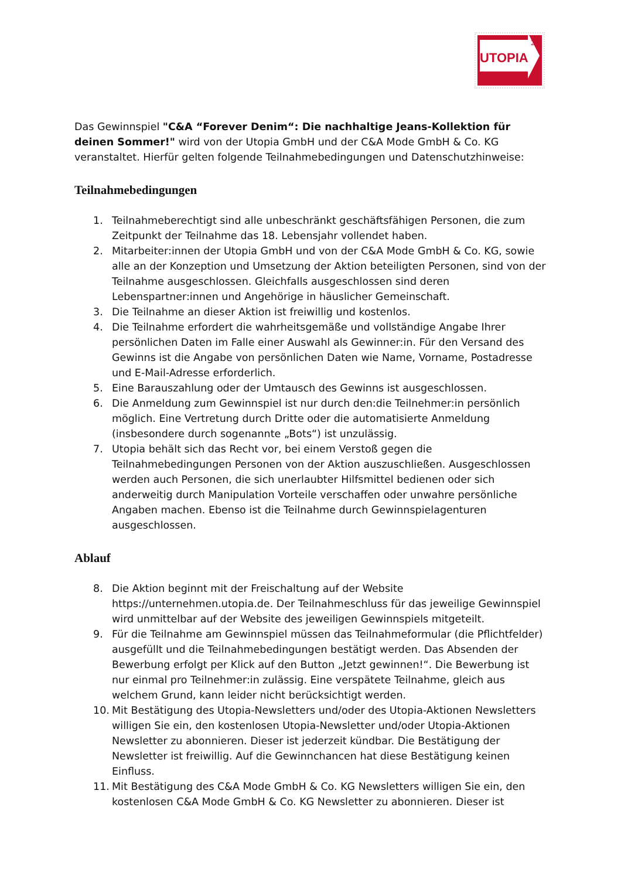UTOPIA
24
Das Gewinnspiel "C&A “Forever Denim“: Die nachhaltige Jeans-Kollektion für deinen Sommer!" wird von der Utopia GmbH und der C&A Mode GmbH & Co. KG veranstaltet. Hierfür gelten folgende Teilnahmebedingungen und Datenschutzhinweise:
Teilnahmebedingungen
1. Teilnahmeberechtigt sind alle unbeschränkt geschäftsfähigen Personen, die zum Zeitpunkt der Teilnahme das 18. Lebensjahr vollendet haben.
2. Mitarbeiter:innen der Utopia GmbH und von der C&A Mode GmbH & Co. KG, sowie alle an der Konzeption und Umsetzung der Aktion beteiligten Personen, sind von der Teilnahme ausgeschlossen. Gleichfalls ausgeschlossen sind deren Lebenspartner:innen und Angehörige in häuslicher Gemeinschaft.
3. Die Teilnahme an dieser Aktion ist freiwillig und kostenlos.
4. Die Teilnahme erfordert die wahrheitsgemäße und vollständige Angabe Ihrer persönlichen Daten im Falle einer Auswahl als Gewinner:in. Für den Versand des Gewinns ist die Angabe von persönlichen Daten wie Name, Vorname, Postadresse und E-Mail-Adresse erforderlich.
5. Eine Barauszahlung oder der Umtausch des Gewinns ist ausgeschlossen.
6. Die Anmeldung zum Gewinnspiel ist nur durch den:die Teilnehmer:in persönlich möglich. Eine Vertretung durch Dritte oder die automatisierte Anmeldung (insbesondere durch sogenannte „Bots“) ist unzulässig.
7. Utopia behält sich das Recht vor, bei einem Verstoß gegen die Teilnahmebedingungen Personen von der Aktion auszuschließen. Ausgeschlossen werden auch Personen, die sich unerlaubter Hilfsmittel bedienen oder sich anderweitig durch Manipulation Vorteile verschaffen oder unwahre persönliche Angaben machen. Ebenso ist die Teilnahme durch Gewinnspielagenturen ausgeschlossen.
Ablauf
8. Die Aktion beginnt mit der Freischaltung auf der Website https://unternehmen.utopia.de. Der Teilnahmeschluss für das jeweilige Gewinnspiel wird unmittelbar auf der Website des jeweiligen Gewinnspiels mitgeteilt.
9. Für die Teilnahme am Gewinnspiel müssen das Teilnahmeformular (die Pflichtfelder) ausgefüllt und die Teilnahmebedingungen bestätigt werden. Das Absenden der Bewerbung erfolgt per Klick auf den Button „Jetzt gewinnen!“. Die Bewerbung ist nur einmal pro Teilnehmer:in zulässig. Eine verspätete Teilnahme, gleich aus welchem Grund, kann leider nicht berücksichtigt werden.
10. Mit Bestätigung des Utopia-Newsletters und/oder des Utopia-Aktionen Newsletters willigen Sie ein, den kostenlosen Utopia-Newsletter und/oder Utopia-Aktionen Newsletter zu abonnieren. Dieser ist jederzeit kündbar. Die Bestätigung der Newsletter ist freiwillig. Auf die Gewinnchancen hat diese Bestätigung keinen Einfluss.
11. Mit Bestätigung des C&A Mode GmbH & Co. KG Newsletters willigen Sie ein, den kostenlosen C&A Mode GmbH & Co. KG Newsletter zu abonnieren. Dieser ist